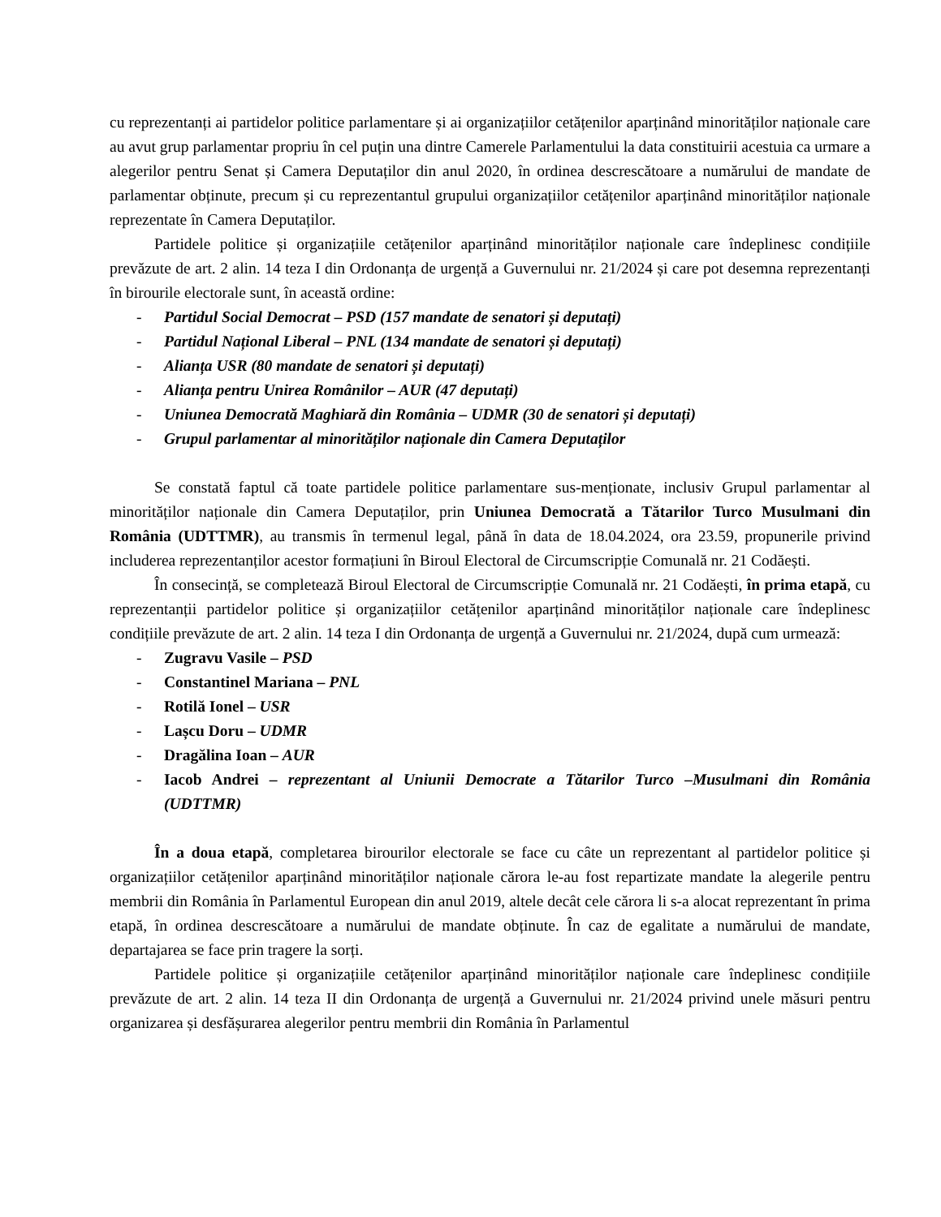cu reprezentanți ai partidelor politice parlamentare și ai organizațiilor cetățenilor aparținând minorităților naționale care au avut grup parlamentar propriu în cel puțin una dintre Camerele Parlamentului la data constituirii acestuia ca urmare a alegerilor pentru Senat și Camera Deputaților din anul 2020, în ordinea descrescătoare a numărului de mandate de parlamentar obținute, precum și cu reprezentantul grupului organizațiilor cetățenilor aparținând minorităților naționale reprezentate în Camera Deputaților.
Partidele politice și organizațiile cetățenilor aparținând minorităților naționale care îndeplinesc condițiile prevăzute de art. 2 alin. 14 teza I din Ordonanța de urgență a Guvernului nr. 21/2024 și care pot desemna reprezentanți în birourile electorale sunt, în această ordine:
- Partidul Social Democrat – PSD (157 mandate de senatori și deputați)
- Partidul Național Liberal – PNL (134 mandate de senatori și deputați)
- Alianța USR (80 mandate de senatori și deputați)
- Alianța pentru Unirea Românilor – AUR (47 deputați)
- Uniunea Democrată Maghiară din România – UDMR (30 de senatori și deputați)
- Grupul parlamentar al minorităților naționale din Camera Deputaților
Se constată faptul că toate partidele politice parlamentare sus-menționate, inclusiv Grupul parlamentar al minorităților naționale din Camera Deputaților, prin Uniunea Democrată a Tătarilor Turco Musulmani din România (UDTTMR), au transmis în termenul legal, până în data de 18.04.2024, ora 23.59, propunerile privind includerea reprezentanților acestor formațiuni în Biroul Electoral de Circumscripție Comunală nr. 21 Codăești.
În consecință, se completează Biroul Electoral de Circumscripție Comunală nr. 21 Codăești, în prima etapă, cu reprezentanții partidelor politice și organizațiilor cetățenilor aparținând minorităților naționale care îndeplinesc condițiile prevăzute de art. 2 alin. 14 teza I din Ordonanța de urgență a Guvernului nr. 21/2024, după cum urmează:
- Zugravu Vasile – PSD
- Constantinel Mariana – PNL
- Rotilă Ionel – USR
- Lașcu Doru – UDMR
- Dragălina Ioan – AUR
- Iacob Andrei – reprezentant al Uniunii Democrate a Tătarilor Turco –Musulmani din România (UDTTMR)
În a doua etapă, completarea birourilor electorale se face cu câte un reprezentant al partidelor politice și organizațiilor cetățenilor aparținând minorităților naționale cărora le-au fost repartizate mandate la alegerile pentru membrii din România în Parlamentul European din anul 2019, altele decât cele cărora li s-a alocat reprezentant în prima etapă, în ordinea descrescătoare a numărului de mandate obținute. În caz de egalitate a numărului de mandate, departajarea se face prin tragere la sorți.
Partidele politice și organizațiile cetățenilor aparținând minorităților naționale care îndeplinesc condițiile prevăzute de art. 2 alin. 14 teza II din Ordonanța de urgență a Guvernului nr. 21/2024 privind unele măsuri pentru organizarea și desfășurarea alegerilor pentru membrii din România în Parlamentul